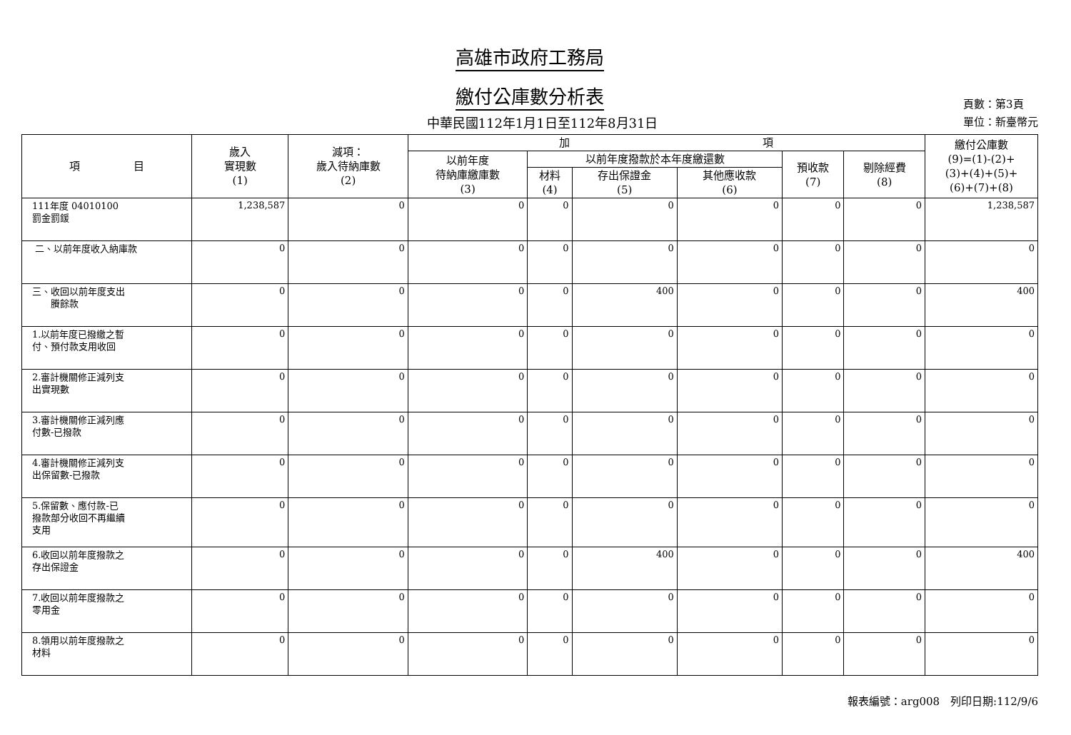高雄市政府工務局
繳付公庫數分析表
中華民國112年1月1日至112年8月31日
頁數：第3頁
單位：新臺幣元
| 項 目 | 歲入 實現數 (1) | 減項： 歲入待納庫數 (2) | 加 項 | | | | | | 繳付公庫數 (9)=(1)-(2)+ (3)+(4)+(5)+ (6)+(7)+(8) |
| --- | --- | --- | --- | --- | --- | --- | --- | --- | --- |
| | | | 以前年度 待納庫繳庫數 (3) | 以前年度撥款於本年度繳還數 | | | 預收款 (7) | 剔除經費 (8) | |
| | | | | 材料 (4) | 存出保證金 (5) | 其他應收款 (6) | | | |
| 111年度 04010100 罰金罰鍰 | 1,238,587 | 0 | 0 | 0 | 0 | 0 | 0 | 0 | 1,238,587 |
| 二、以前年度收入納庫款 | 0 | 0 | 0 | 0 | 0 | 0 | 0 | 0 | 0 |
| 三、收回以前年度支出 賸餘款 | 0 | 0 | 0 | 0 | 400 | 0 | 0 | 0 | 400 |
| 1.以前年度已撥繳之暫 付、預付款支用收回 | 0 | 0 | 0 | 0 | 0 | 0 | 0 | 0 | 0 |
| 2.審計機關修正減列支 出實現數 | 0 | 0 | 0 | 0 | 0 | 0 | 0 | 0 | 0 |
| 3.審計機關修正減列應 付數-已撥款 | 0 | 0 | 0 | 0 | 0 | 0 | 0 | 0 | 0 |
| 4.審計機關修正減列支 出保留數-已撥款 | 0 | 0 | 0 | 0 | 0 | 0 | 0 | 0 | 0 |
| 5.保留數、應付款-已 撥款部分收回不再繼續 支用 | 0 | 0 | 0 | 0 | 0 | 0 | 0 | 0 | 0 |
| 6.收回以前年度撥款之 存出保證金 | 0 | 0 | 0 | 0 | 400 | 0 | 0 | 0 | 400 |
| 7.收回以前年度撥款之 零用金 | 0 | 0 | 0 | 0 | 0 | 0 | 0 | 0 | 0 |
| 8.領用以前年度撥款之 材料 | 0 | 0 | 0 | 0 | 0 | 0 | 0 | 0 | 0 |
報表編號：arg008　列印日期:112/9/6